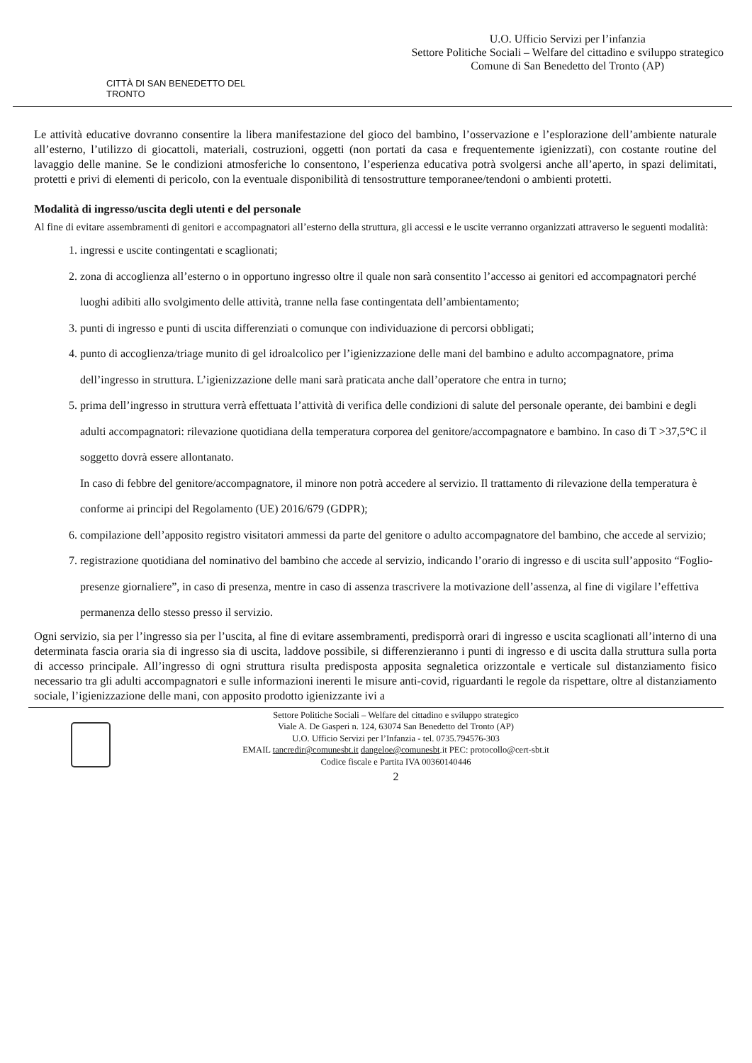CITTÀ DI SAN BENEDETTO DEL TRONTO
U.O. Ufficio Servizi per l’infanzia
Settore Politiche Sociali – Welfare del cittadino e sviluppo strategico
Comune di San Benedetto del Tronto (AP)
Le attività educative dovranno consentire la libera manifestazione del gioco del bambino, l’osservazione e l’esplorazione dell’ambiente naturale all’esterno, l’utilizzo di giocattoli, materiali, costruzioni, oggetti (non portati da casa e frequentemente igienizzati), con costante routine del lavaggio delle manine. Se le condizioni atmosferiche lo consentono, l’esperienza educativa potrà svolgersi anche all’aperto, in spazi delimitati, protetti e privi di elementi di pericolo, con la eventuale disponibilità di tensostrutture temporanee/tendoni o ambienti protetti.
Modalità di ingresso/uscita degli utenti e del personale
Al fine di evitare assembramenti di genitori e accompagnatori all’esterno della struttura, gli accessi e le uscite verranno organizzati attraverso le seguenti modalità:
1. ingressi e uscite contingentati e scaglionati;
2. zona di accoglienza all’esterno o in opportuno ingresso oltre il quale non sarà consentito l’accesso ai genitori ed accompagnatori perché luoghi adibiti allo svolgimento delle attività, tranne nella fase contingentata dell’ambientamento;
3. punti di ingresso e punti di uscita differenziati o comunque con individuazione di percorsi obbligati;
4. punto di accoglienza/triage munito di gel idroalcolico per l’igienizzazione delle mani del bambino e adulto accompagnatore, prima dell’ingresso in struttura. L’igienizzazione delle mani sarà praticata anche dall’operatore che entra in turno;
5. prima dell’ingresso in struttura verrà effettuata l’attività di verifica delle condizioni di salute del personale operante, dei bambini e degli adulti accompagnatori: rilevazione quotidiana della temperatura corporea del genitore/accompagnatore e bambino. In caso di T >37,5°C il soggetto dovrà essere allontanato.
In caso di febbre del genitore/accompagnatore, il minore non potrà accedere al servizio. Il trattamento di rilevazione della temperatura è conforme ai principi del Regolamento (UE) 2016/679 (GDPR);
6. compilazione dell’apposito registro visitatori ammessi da parte del genitore o adulto accompagnatore del bambino, che accede al servizio;
7. registrazione quotidiana del nominativo del bambino che accede al servizio, indicando l’orario di ingresso e di uscita sull’apposito “Foglio-presenze giornaliere”, in caso di presenza, mentre in caso di assenza trascrivere la motivazione dell’assenza, al fine di vigilare l’effettiva permanenza dello stesso presso il servizio.
Ogni servizio, sia per l’ingresso sia per l’uscita, al fine di evitare assembramenti, predisporrà orari di ingresso e uscita scaglionati all’interno di una determinata fascia oraria sia di ingresso sia di uscita, laddove possibile, si differenzieranno i punti di ingresso e di uscita dalla struttura sulla porta di accesso principale. All’ingresso di ogni struttura risulta predisposta apposita segnaletica orizzontale e verticale sul distanziamento fisico necessario tra gli adulti accompagnatori e sulle informazioni inerenti le misure anti-covid, riguardanti le regole da rispettare, oltre al distanziamento sociale, l’igienizzazione delle mani, con apposito prodotto igienizzante ivi a
Settore Politiche Sociali – Welfare del cittadino e sviluppo strategico
Viale A. De Gasperi n. 124, 63074 San Benedetto del Tronto (AP)
U.O. Ufficio Servizi per l’Infanzia - tel. 0735.794576-303
EMAIL tancredir@comunesbt.it dangeloe@comunesbt.it PEC: protocollo@cert-sbt.it
Codice fiscale e Partita IVA 00360140446
2